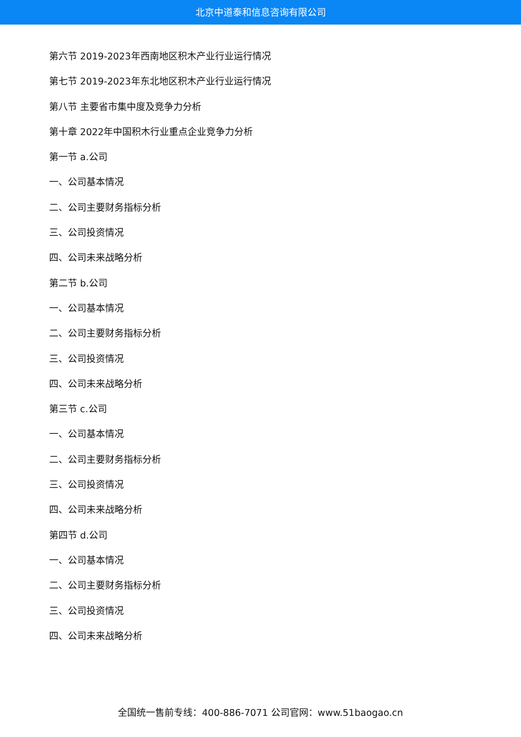北京中道泰和信息咨询有限公司
第六节 2019-2023年西南地区积木产业行业运行情况
第七节 2019-2023年东北地区积木产业行业运行情况
第八节 主要省市集中度及竞争力分析
第十章 2022年中国积木行业重点企业竞争力分析
第一节 a.公司
一、公司基本情况
二、公司主要财务指标分析
三、公司投资情况
四、公司未来战略分析
第二节 b.公司
一、公司基本情况
二、公司主要财务指标分析
三、公司投资情况
四、公司未来战略分析
第三节 c.公司
一、公司基本情况
二、公司主要财务指标分析
三、公司投资情况
四、公司未来战略分析
第四节 d.公司
一、公司基本情况
二、公司主要财务指标分析
三、公司投资情况
四、公司未来战略分析
全国统一售前专线：400-886-7071 公司官网：www.51baogao.cn